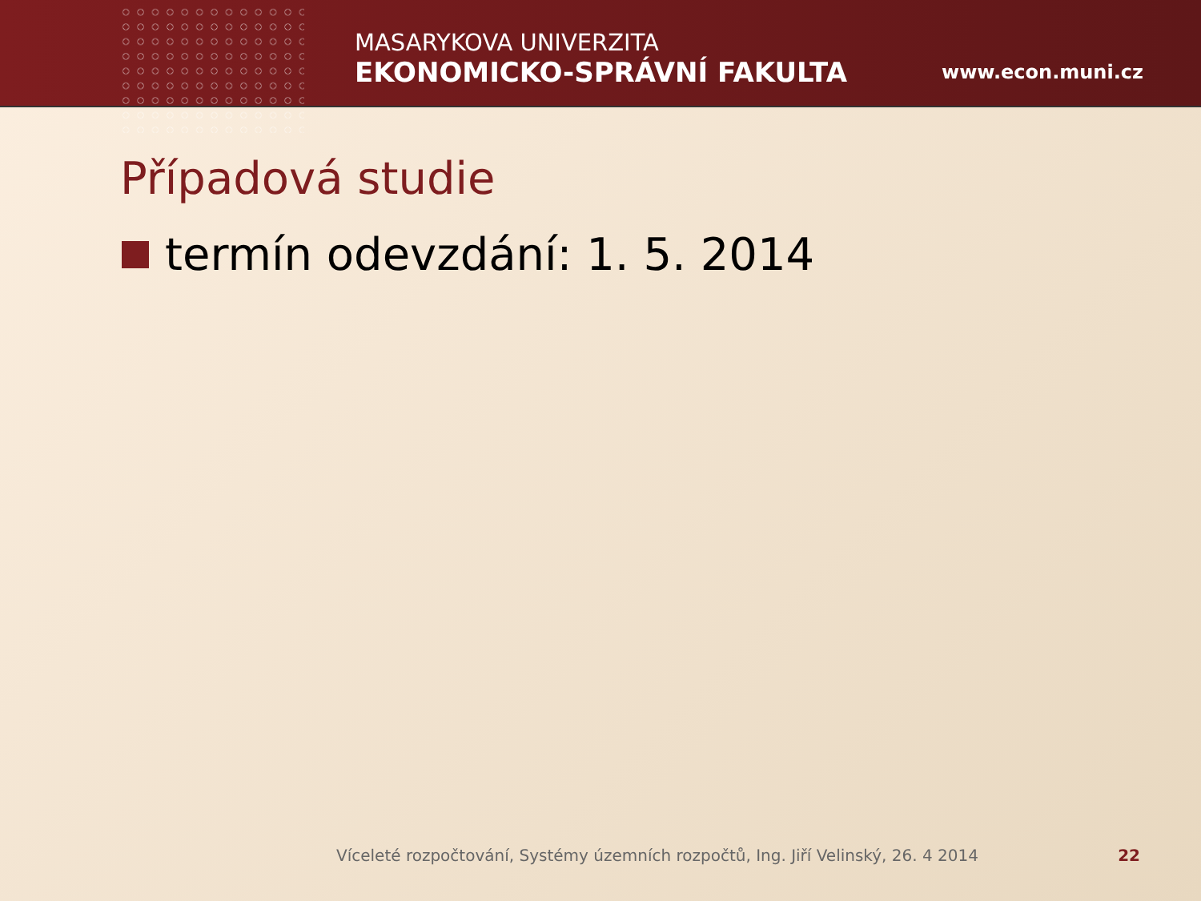MASARYKOVA UNIVERZITA
EKONOMICKO-SPRÁVNÍ FAKULTA
www.econ.muni.cz
Případová studie
termín odevzdání: 1. 5. 2014
Víceleté rozpočtování, Systémy územních rozpočtů, Ing. Jiří Velinský, 26. 4 2014 22